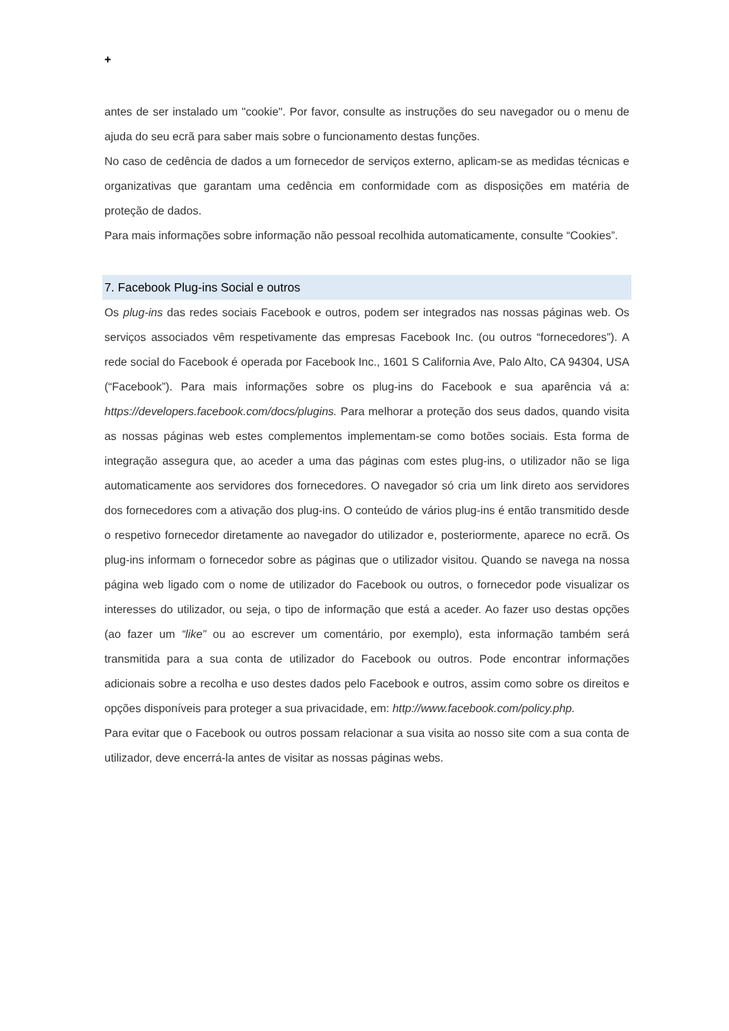+
antes de ser instalado um "cookie". Por favor, consulte as instruções do seu navegador ou o menu de ajuda do seu ecrã para saber mais sobre o funcionamento destas funções.
No caso de cedência de dados a um fornecedor de serviços externo, aplicam-se as medidas técnicas e organizativas que garantam uma cedência em conformidade com as disposições em matéria de proteção de dados.
Para mais informações sobre informação não pessoal recolhida automaticamente, consulte “Cookies”.
7. Facebook Plug-ins Social e outros
Os plug-ins das redes sociais Facebook e outros, podem ser integrados nas nossas páginas web. Os serviços associados vêm respetivamente das empresas Facebook Inc. (ou outros “fornecedores”). A rede social do Facebook é operada por Facebook Inc., 1601 S California Ave, Palo Alto, CA 94304, USA (“Facebook”). Para mais informações sobre os plug-ins do Facebook e sua aparência vá a: https://developers.facebook.com/docs/plugins. Para melhorar a proteção dos seus dados, quando visita as nossas páginas web estes complementos implementam-se como botões sociais. Esta forma de integração assegura que, ao aceder a uma das páginas com estes plug-ins, o utilizador não se liga automaticamente aos servidores dos fornecedores. O navegador só cria um link direto aos servidores dos fornecedores com a ativação dos plug-ins. O conteúdo de vários plug-ins é então transmitido desde o respetivo fornecedor diretamente ao navegador do utilizador e, posteriormente, aparece no ecrã. Os plug-ins informam o fornecedor sobre as páginas que o utilizador visitou. Quando se navega na nossa página web ligado com o nome de utilizador do Facebook ou outros, o fornecedor pode visualizar os interesses do utilizador, ou seja, o tipo de informação que está a aceder. Ao fazer uso destas opções (ao fazer um “like” ou ao escrever um comentário, por exemplo), esta informação também será transmitida para a sua conta de utilizador do Facebook ou outros. Pode encontrar informações adicionais sobre a recolha e uso destes dados pelo Facebook e outros, assim como sobre os direitos e opções disponíveis para proteger a sua privacidade, em: http://www.facebook.com/policy.php.
Para evitar que o Facebook ou outros possam relacionar a sua visita ao nosso site com a sua conta de utilizador, deve encerrá-la antes de visitar as nossas páginas webs.